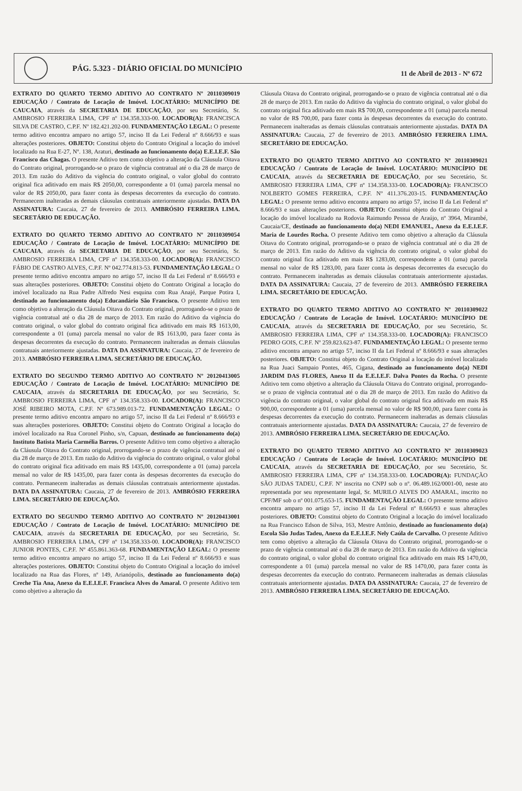PÁG. 5.323 - DIÁRIO OFICIAL DO MUNICÍPIO
11 de Abril de 2013 - Nº 672
EXTRATO DO QUARTO TERMO ADITIVO AO CONTRATO Nº 20110309019 EDUCAÇÃO / Contrato de Locação de Imóvel. LOCATÁRIO: MUNICÍPIO DE CAUCAIA, através da SECRETARIA DE EDUCAÇÃO, por seu Secretário, Sr. AMBROSIO FERREIRA LIMA, CPF nº 134.358.333-00. LOCADOR(A): FRANCISCA SILVA DE CASTRO, C.P.F. Nº 182.421.202-00. FUNDAMENTAÇÃO LEGAL: O presente termo aditivo encontra amparo no artigo 57, inciso II da Lei Federal nº 8.666/93 e suas alterações posteriores. OBJETO: Constitui objeto do Contrato Original a locação do imóvel localizado na Rua E-27, Nº. 138, Araturi, destinado ao funcionamento do(a) E.E.I.E.F. São Francisco das Chagas. O presente Aditivo tem como objetivo a alteração da Cláusula Oitava do Contrato original, prorrogando-se o prazo de vigência contratual até o dia 28 de março de 2013. Em razão do Aditivo da vigência do contrato original, o valor global do contrato original fica aditivado em mais R$ 2050,00, correspondente a 01 (uma) parcela mensal no valor de R$ 2050,00, para fazer conta às despesas decorrentes da execução do contrato. Permanecem inalteradas as demais cláusulas contratuais anteriormente ajustadas. DATA DA ASSINATURA: Caucaia, 27 de fevereiro de 2013. AMBRÓSIO FERREIRA LIMA. SECRETÁRIO DE EDUCAÇÃO.
EXTRATO DO QUARTO TERMO ADITIVO AO CONTRATO Nº 20110309054 EDUCAÇÃO / Contrato de Locação de Imóvel. LOCATÁRIO: MUNICÍPIO DE CAUCAIA, através da SECRETARIA DE EDUCAÇÃO, por seu Secretário, Sr. AMBROSIO FERREIRA LIMA, CPF nº 134.358.333-00. LOCADOR(A): FRANCISCO FÁBIO DE CASTRO ALVES, C.P.F. Nº 042.774.813-53. FUNDAMENTAÇÃO LEGAL: O presente termo aditivo encontra amparo no artigo 57, inciso II da Lei Federal nº 8.666/93 e suas alterações posteriores. OBJETO: Constitui objeto do Contrato Original a locação do imóvel localizado na Rua Padre Alfredo Nesi esquina com Rua Anajé, Parque Potira I, destinado ao funcionamento do(a) Educandário São Francisco. O presente Aditivo tem como objetivo a alteração da Cláusula Oitava do Contrato original, prorrogando-se o prazo de vigência contratual até o dia 28 de março de 2013. Em razão do Aditivo da vigência do contrato original, o valor global do contrato original fica aditivado em mais R$ 1613,00, correspondente a 01 (uma) parcela mensal no valor de R$ 1613,00, para fazer conta às despesas decorrentes da execução do contrato. Permanecem inalteradas as demais cláusulas contratuais anteriormente ajustadas. DATA DA ASSINATURA: Caucaia, 27 de fevereiro de 2013. AMBRÓSIO FERREIRA LIMA. SECRETÁRIO DE EDUCAÇÃO.
EXTRATO DO SEGUNDO TERMO ADITIVO AO CONTRATO Nº 20120413005 EDUCAÇÃO / Contrato de Locação de Imóvel. LOCATÁRIO: MUNICÍPIO DE CAUCAIA, através da SECRETARIA DE EDUCAÇÃO, por seu Secretário, Sr. AMBROSIO FERREIRA LIMA, CPF nº 134.358.333-00. LOCADOR(A): FRANCISCO JOSÉ RIBEIRO MOTA, C.P.F. Nº 673.989.013-72. FUNDAMENTAÇÃO LEGAL: O presente termo aditivo encontra amparo no artigo 57, inciso II da Lei Federal nº 8.666/93 e suas alterações posteriores. OBJETO: Constitui objeto do Contrato Original a locação do imóvel localizado na Rua Coronel Pinho, s/n, Capuan, destinado ao funcionamento do(a) Instituto Batista Maria Carmélia Barros. O presente Aditivo tem como objetivo a alteração da Cláusula Oitava do Contrato original, prorrogando-se o prazo de vigência contratual até o dia 28 de março de 2013. Em razão do Aditivo da vigência do contrato original, o valor global do contrato original fica aditivado em mais R$ 1435,00, correspondente a 01 (uma) parcela mensal no valor de R$ 1435,00, para fazer conta às despesas decorrentes da execução do contrato. Permanecem inalteradas as demais cláusulas contratuais anteriormente ajustadas. DATA DA ASSINATURA: Caucaia, 27 de fevereiro de 2013. AMBRÓSIO FERREIRA LIMA. SECRETÁRIO DE EDUCAÇÃO.
EXTRATO DO SEGUNDO TERMO ADITIVO AO CONTRATO Nº 20120413001 EDUCAÇÃO / Contrato de Locação de Imóvel. LOCATÁRIO: MUNICÍPIO DE CAUCAIA, através da SECRETARIA DE EDUCAÇÃO, por seu Secretário, Sr. AMBROSIO FERREIRA LIMA, CPF nº 134.358.333-00. LOCADOR(A): FRANCISCO JUNIOR PONTES, C.P.F. Nº 455.861.363-68. FUNDAMENTAÇÃO LEGAL: O presente termo aditivo encontra amparo no artigo 57, inciso II da Lei Federal nº 8.666/93 e suas alterações posteriores. OBJETO: Constitui objeto do Contrato Original a locação do imóvel localizado na Rua das Flores, nº 149, Arianópolis, destinado ao funcionamento do(a) Creche Tia Ana, Anexo da E.E.I.E.F. Francisca Alves do Amaral. O presente Aditivo tem como objetivo a alteração da
Cláusula Oitava do Contrato original, prorrogando-se o prazo de vigência contratual até o dia 28 de março de 2013. Em razão do Aditivo da vigência do contrato original, o valor global do contrato original fica aditivado em mais R$ 700,00, correspondente a 01 (uma) parcela mensal no valor de R$ 700,00, para fazer conta às despesas decorrentes da execução do contrato. Permanecem inalteradas as demais cláusulas contratuais anteriormente ajustadas. DATA DA ASSINATURA: Caucaia, 27 de fevereiro de 2013. AMBRÓSIO FERREIRA LIMA. SECRETÁRIO DE EDUCAÇÃO.
EXTRATO DO QUARTO TERMO ADITIVO AO CONTRATO Nº 20110309021 EDUCAÇÃO / Contrato de Locação de Imóvel. LOCATÁRIO: MUNICÍPIO DE CAUCAIA, através da SECRETARIA DE EDUCAÇÃO, por seu Secretário, Sr. AMBROSIO FERREIRA LIMA, CPF nº 134.358.333-00. LOCADOR(A): FRANCISCO NOLBERTO GOMES FERREIRA, C.P.F. Nº 411.376.203-15. FUNDAMENTAÇÃO LEGAL: O presente termo aditivo encontra amparo no artigo 57, inciso II da Lei Federal nº 8.666/93 e suas alterações posteriores. OBJETO: Constitui objeto do Contrato Original a locação do imóvel localizado na Rodovia Raimundo Pessoa de Araújo, nº 3964, Mirambé, Caucaia/CE, destinado ao funcionamento do(a) NEDI EMANUEL, Anexo da E.E.I.E.F. Maria de Lourdes Rocha. O presente Aditivo tem como objetivo a alteração da Cláusula Oitava do Contrato original, prorrogando-se o prazo de vigência contratual até o dia 28 de março de 2013. Em razão do Aditivo da vigência do contrato original, o valor global do contrato original fica aditivado em mais R$ 1283,00, correspondente a 01 (uma) parcela mensal no valor de R$ 1283,00, para fazer conta às despesas decorrentes da execução do contrato. Permanecem inalteradas as demais cláusulas contratuais anteriormente ajustadas. DATA DA ASSINATURA: Caucaia, 27 de fevereiro de 2013. AMBRÓSIO FERREIRA LIMA. SECRETÁRIO DE EDUCAÇÃO.
EXTRATO DO QUARTO TERMO ADITIVO AO CONTRATO Nº 20110309022 EDUCAÇÃO / Contrato de Locação de Imóvel. LOCATÁRIO: MUNICÍPIO DE CAUCAIA, através da SECRETARIA DE EDUCAÇÃO, por seu Secretário, Sr. AMBROSIO FERREIRA LIMA, CPF nº 134.358.333-00. LOCADOR(A): FRANCISCO PEDRO GOIS, C.P.F. Nº 259.823.623-87. FUNDAMENTAÇÃO LEGAL: O presente termo aditivo encontra amparo no artigo 57, inciso II da Lei Federal nº 8.666/93 e suas alterações posteriores. OBJETO: Constitui objeto do Contrato Original a locação do imóvel localizado na Rua Juaci Sampaio Pontes, 465, Cigana, destinado ao funcionamento do(a) NEDI JARDIM DAS FLORES, Anexo II da E.E.I.E.F. Dalva Pontes da Rocha. O presente Aditivo tem como objetivo a alteração da Cláusula Oitava do Contrato original, prorrogando-se o prazo de vigência contratual até o dia 28 de março de 2013. Em razão do Aditivo da vigência do contrato original, o valor global do contrato original fica aditivado em mais R$ 900,00, correspondente a 01 (uma) parcela mensal no valor de R$ 900,00, para fazer conta às despesas decorrentes da execução do contrato. Permanecem inalteradas as demais cláusulas contratuais anteriormente ajustadas. DATA DA ASSINATURA: Caucaia, 27 de fevereiro de 2013. AMBRÓSIO FERREIRA LIMA. SECRETÁRIO DE EDUCAÇÃO.
EXTRATO DO QUARTO TERMO ADITIVO AO CONTRATO Nº 20110309023 EDUCAÇÃO / Contrato de Locação de Imóvel. LOCATÁRIO: MUNICÍPIO DE CAUCAIA, através da SECRETARIA DE EDUCAÇÃO, por seu Secretário, Sr. AMBROSIO FERREIRA LIMA, CPF nº 134.358.333-00. LOCADOR(A): FUNDAÇÃO SÃO JUDAS TADEU, C.P.F. Nº inscrita no CNPJ sob o nº. 06.489.162/0001-00, neste ato representada por seu representante legal, Sr. MURILO ALVES DO AMARAL, inscrito no CPF/MF sob o nº 001.075.653-15. FUNDAMENTAÇÃO LEGAL: O presente termo aditivo encontra amparo no artigo 57, inciso II da Lei Federal nº 8.666/93 e suas alterações posteriores. OBJETO: Constitui objeto do Contrato Original a locação do imóvel localizado na Rua Francisco Edson de Silva, 163, Mestre Antônio, destinado ao funcionamento do(a) Escola São Judas Tadeu, Anexo da E.E.I.E.F. Nely Caúla de Carvalho. O presente Aditivo tem como objetivo a alteração da Cláusula Oitava do Contrato original, prorrogando-se o prazo de vigência contratual até o dia 28 de março de 2013. Em razão do Aditivo da vigência do contrato original, o valor global do contrato original fica aditivado em mais R$ 1470,00, correspondente a 01 (uma) parcela mensal no valor de R$ 1470,00, para fazer conta às despesas decorrentes da execução do contrato. Permanecem inalteradas as demais cláusulas contratuais anteriormente ajustadas. DATA DA ASSINATURA: Caucaia, 27 de fevereiro de 2013. AMBRÓSIO FERREIRA LIMA. SECRETÁRIO DE EDUCAÇÃO.